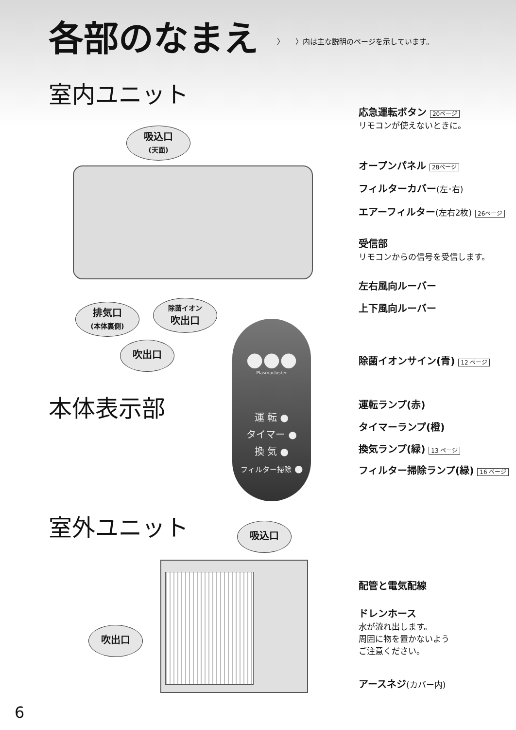各部のなまえ
〉　　〉内は主な説明のページを示しています。
室内ユニット
吸込口
(天面)
排気口
(本体裏側)
除菌イオン
吹出口
吹出口
応急運転ボタン 20ページ
リモコンが使えないときに。
オープンパネル 28ページ
フィルターカバー(左･右)
エアーフィルター(左右2枚) 26ページ
受信部
リモコンからの信号を受信します。
左右風向ルーバー
上下風向ルーバー
●●●
Plasmacluster
運 転 ●
タイマー ●
換 気 ●
フィルター掃除 ●
本体表示部
除菌イオンサイン(青) 12 ページ
運転ランプ(赤)
タイマーランプ(橙)
換気ランプ(緑) 13 ページ
フィルター掃除ランプ(緑) 16 ページ
室外ユニット 吸込口
吹出口
配管と電気配線
ドレンホース
水が流れ出します。
周囲に物を置かないよう
ご注意ください。
アースネジ(カバー内)
6